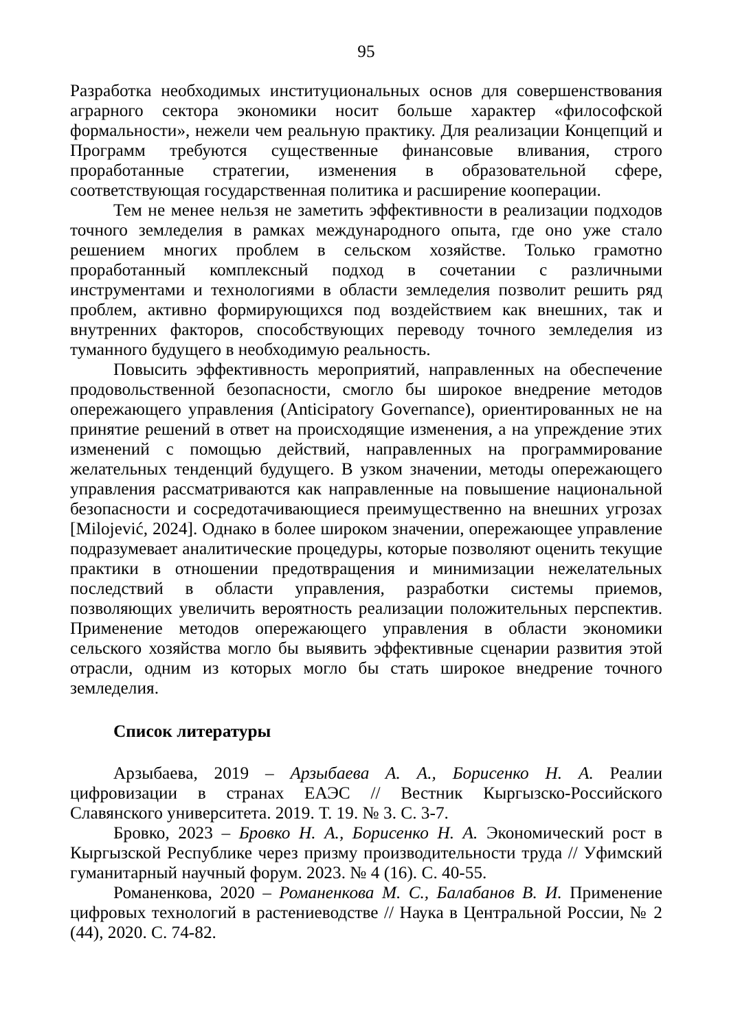95
Разработка необходимых институциональных основ для совершенствования аграрного сектора экономики носит больше характер «философской формальности», нежели чем реальную практику. Для реализации Концепций и Программ требуются существенные финансовые вливания, строго проработанные стратегии, изменения в образовательной сфере, соответствующая государственная политика и расширение кооперации.
Тем не менее нельзя не заметить эффективности в реализации подходов точного земледелия в рамках международного опыта, где оно уже стало решением многих проблем в сельском хозяйстве. Только грамотно проработанный комплексный подход в сочетании с различными инструментами и технологиями в области земледелия позволит решить ряд проблем, активно формирующихся под воздействием как внешних, так и внутренних факторов, способствующих переводу точного земледелия из туманного будущего в необходимую реальность.
Повысить эффективность мероприятий, направленных на обеспечение продовольственной безопасности, смогло бы широкое внедрение методов опережающего управления (Anticipatory Governance), ориентированных не на принятие решений в ответ на происходящие изменения, а на упреждение этих изменений с помощью действий, направленных на программирование желательных тенденций будущего. В узком значении, методы опережающего управления рассматриваются как направленные на повышение национальной безопасности и сосредотачивающиеся преимущественно на внешних угрозах [Milojević, 2024]. Однако в более широком значении, опережающее управление подразумевает аналитические процедуры, которые позволяют оценить текущие практики в отношении предотвращения и минимизации нежелательных последствий в области управления, разработки системы приемов, позволяющих увеличить вероятность реализации положительных перспектив. Применение методов опережающего управления в области экономики сельского хозяйства могло бы выявить эффективные сценарии развития этой отрасли, одним из которых могло бы стать широкое внедрение точного земледелия.
Список литературы
Арзыбаева, 2019 – Арзыбаева А. А., Борисенко Н. А. Реалии цифровизации в странах ЕАЭС // Вестник Кыргызско-Российского Славянского университета. 2019. Т. 19. № 3. С. 3-7.
Бровко, 2023 – Бровко Н. А., Борисенко Н. А. Экономический рост в Кыргызской Республике через призму производительности труда // Уфимский гуманитарный научный форум. 2023. № 4 (16). С. 40-55.
Романенкова, 2020 – Романенкова М. С., Балабанов В. И. Применение цифровых технологий в растениеводстве // Наука в Центральной России, № 2 (44), 2020. С. 74-82.